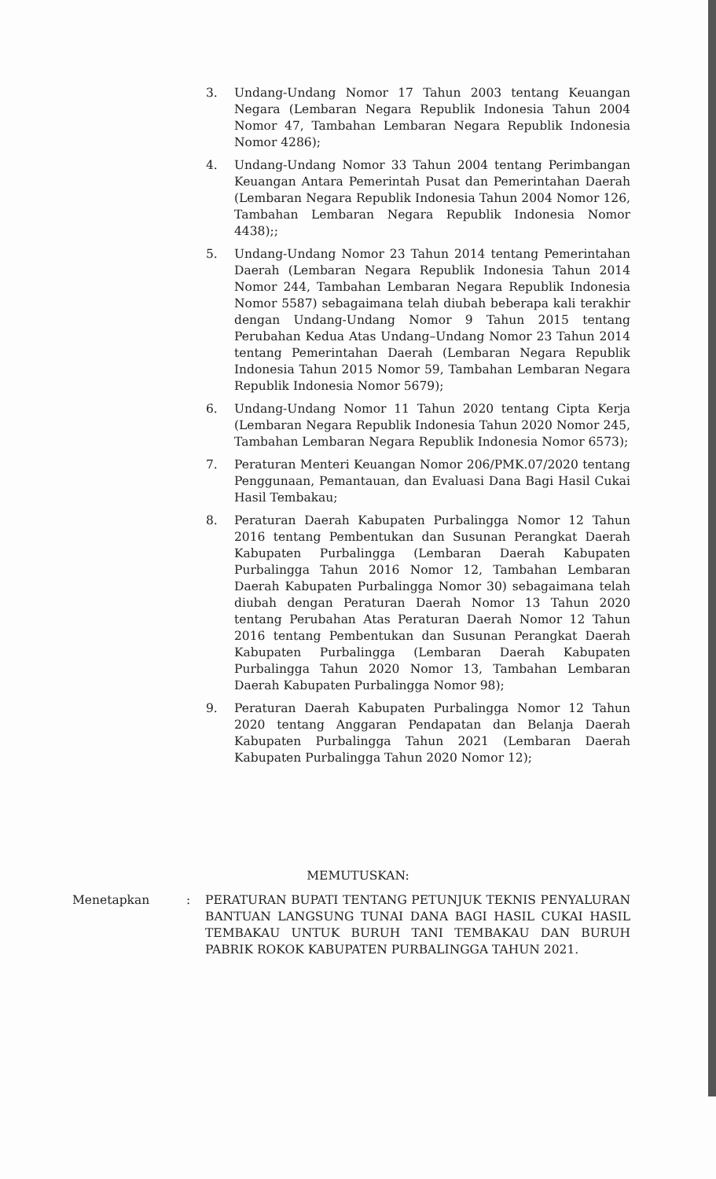3. Undang-Undang Nomor 17 Tahun 2003 tentang Keuangan Negara (Lembaran Negara Republik Indonesia Tahun 2004 Nomor 47, Tambahan Lembaran Negara Republik Indonesia Nomor 4286);
4. Undang-Undang Nomor 33 Tahun 2004 tentang Perimbangan Keuangan Antara Pemerintah Pusat dan Pemerintahan Daerah (Lembaran Negara Republik Indonesia Tahun 2004 Nomor 126, Tambahan Lembaran Negara Republik Indonesia Nomor 4438);;
5. Undang-Undang Nomor 23 Tahun 2014 tentang Pemerintahan Daerah (Lembaran Negara Republik Indonesia Tahun 2014 Nomor 244, Tambahan Lembaran Negara Republik Indonesia Nomor 5587) sebagaimana telah diubah beberapa kali terakhir dengan Undang-Undang Nomor 9 Tahun 2015 tentang Perubahan Kedua Atas Undang–Undang Nomor 23 Tahun 2014 tentang Pemerintahan Daerah (Lembaran Negara Republik Indonesia Tahun 2015 Nomor 59, Tambahan Lembaran Negara Republik Indonesia Nomor 5679);
6. Undang-Undang Nomor 11 Tahun 2020 tentang Cipta Kerja (Lembaran Negara Republik Indonesia Tahun 2020 Nomor 245, Tambahan Lembaran Negara Republik Indonesia Nomor 6573);
7. Peraturan Menteri Keuangan Nomor 206/PMK.07/2020 tentang Penggunaan, Pemantauan, dan Evaluasi Dana Bagi Hasil Cukai Hasil Tembakau;
8. Peraturan Daerah Kabupaten Purbalingga Nomor 12 Tahun 2016 tentang Pembentukan dan Susunan Perangkat Daerah Kabupaten Purbalingga (Lembaran Daerah Kabupaten Purbalingga Tahun 2016 Nomor 12, Tambahan Lembaran Daerah Kabupaten Purbalingga Nomor 30) sebagaimana telah diubah dengan Peraturan Daerah Nomor 13 Tahun 2020 tentang Perubahan Atas Peraturan Daerah Nomor 12 Tahun 2016 tentang Pembentukan dan Susunan Perangkat Daerah Kabupaten Purbalingga (Lembaran Daerah Kabupaten Purbalingga Tahun 2020 Nomor 13, Tambahan Lembaran Daerah Kabupaten Purbalingga Nomor 98);
9. Peraturan Daerah Kabupaten Purbalingga Nomor 12 Tahun 2020 tentang Anggaran Pendapatan dan Belanja Daerah Kabupaten Purbalingga Tahun 2021 (Lembaran Daerah Kabupaten Purbalingga Tahun 2020 Nomor 12);
MEMUTUSKAN:
Menetapkan : PERATURAN BUPATI TENTANG PETUNJUK TEKNIS PENYALURAN BANTUAN LANGSUNG TUNAI DANA BAGI HASIL CUKAI HASIL TEMBAKAU UNTUK BURUH TANI TEMBAKAU DAN BURUH PABRIK ROKOK KABUPATEN PURBALINGGA TAHUN 2021.